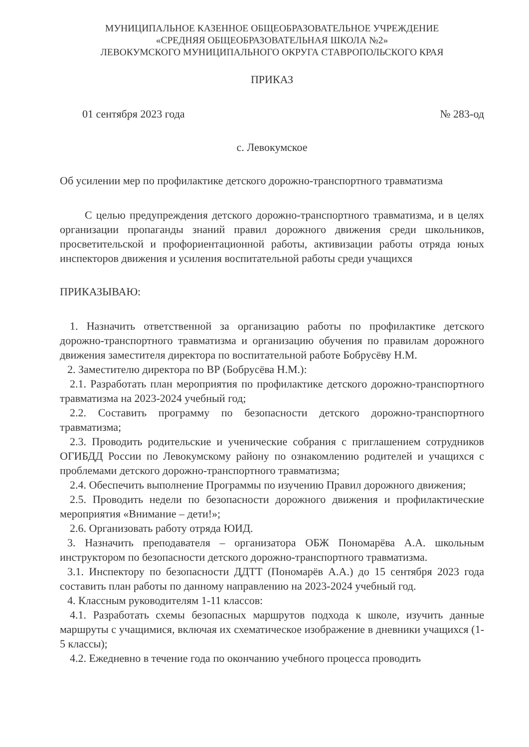МУНИЦИПАЛЬНОЕ КАЗЕННОЕ ОБЩЕОБРАЗОВАТЕЛЬНОЕ УЧРЕЖДЕНИЕ
«СРЕДНЯЯ ОБЩЕОБРАЗОВАТЕЛЬНАЯ ШКОЛА №2»
ЛЕВОКУМСКОГО МУНИЦИПАЛЬНОГО ОКРУГА СТАВРОПОЛЬСКОГО КРАЯ
ПРИКАЗ
01 сентября 2023 года № 283-од
с. Левокумское
Об усилении мер по профилактике детского дорожно-транспортного травматизма
С целью предупреждения детского дорожно-транспортного травматизма, и в целях организации пропаганды знаний правил дорожного движения среди школьников, просветительской и профориентационной работы, активизации работы отряда юных инспекторов движения и усиления воспитательной работы среди учащихся
ПРИКАЗЫВАЮ:
1. Назначить ответственной за организацию работы по профилактике детского дорожно-транспортного травматизма и организацию обучения по правилам дорожного движения заместителя директора по воспитательной работе Бобрусёву Н.М.
2. Заместителю директора по ВР (Бобрусёва Н.М.):
2.1. Разработать план мероприятия по профилактике детского дорожно-транспортного травматизма на 2023-2024 учебный год;
2.2. Составить программу по безопасности детского дорожно-транспортного травматизма;
2.3. Проводить родительские и ученические собрания с приглашением сотрудников ОГИБДД России по Левокумскому району по ознакомлению родителей и учащихся с проблемами детского дорожно-транспортного травматизма;
2.4. Обеспечить выполнение Программы по изучению Правил дорожного движения;
2.5. Проводить недели по безопасности дорожного движения и профилактические мероприятия «Внимание – дети!»;
2.6. Организовать работу отряда ЮИД.
3. Назначить преподавателя – организатора ОБЖ Пономарёва А.А. школьным инструктором по безопасности детского дорожно-транспортного травматизма.
3.1. Инспектору по безопасности ДДТТ (Пономарёв А.А.) до 15 сентября 2023 года составить план работы по данному направлению на 2023-2024 учебный год.
4. Классным руководителям 1-11 классов:
4.1. Разработать схемы безопасных маршрутов подхода к школе, изучить данные маршруты с учащимися, включая их схематическое изображение в дневники учащихся (1-5 классы);
4.2. Ежедневно в течение года по окончанию учебного процесса проводить